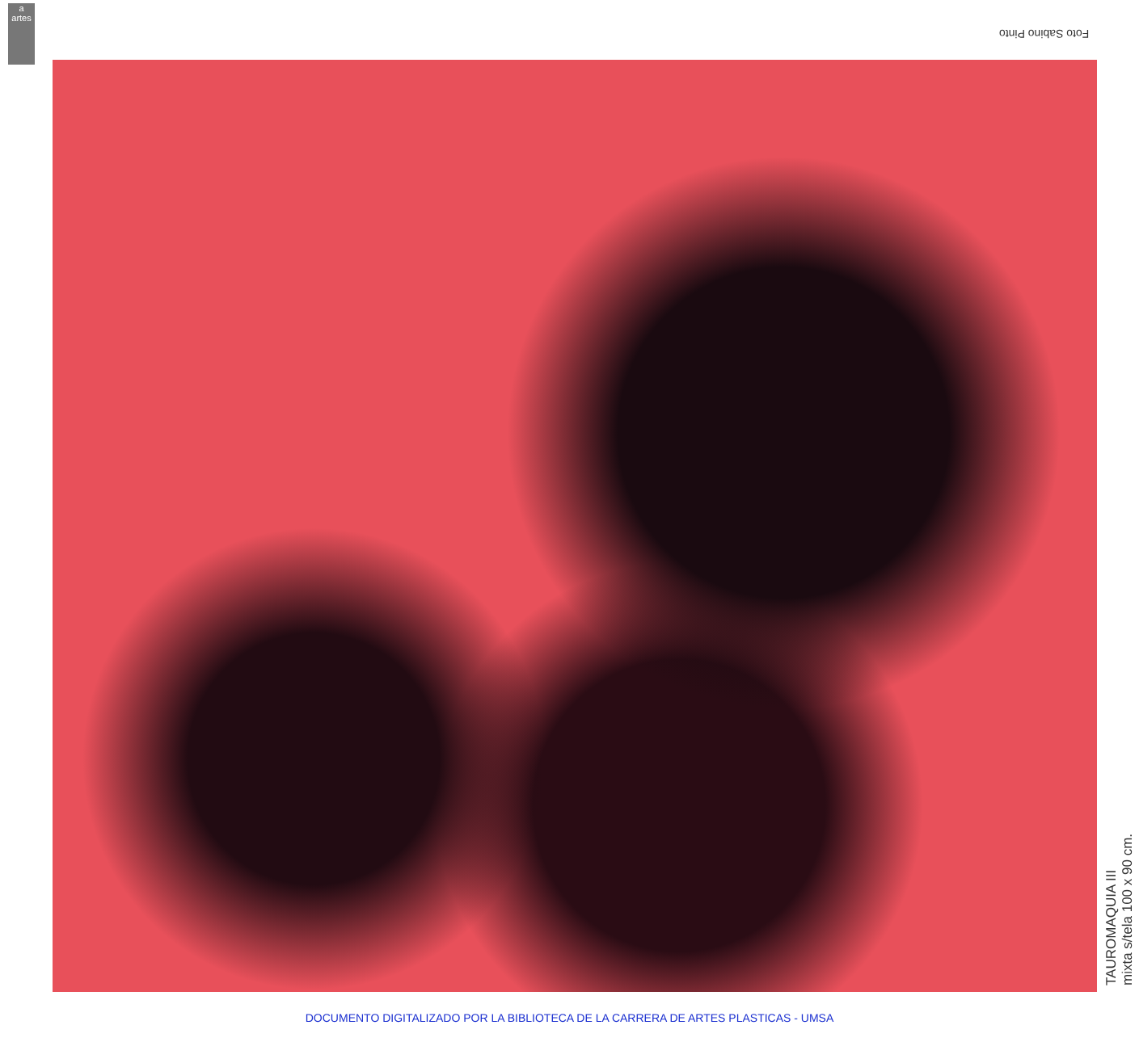a
artes
Foto Sabino Pinto
TAUROMAQUIA III
mixta s/tela 100 x 90 cm.
DOCUMENTO DIGITALIZADO POR LA BIBLIOTECA DE LA CARRERA DE ARTES PLASTICAS - UMSA